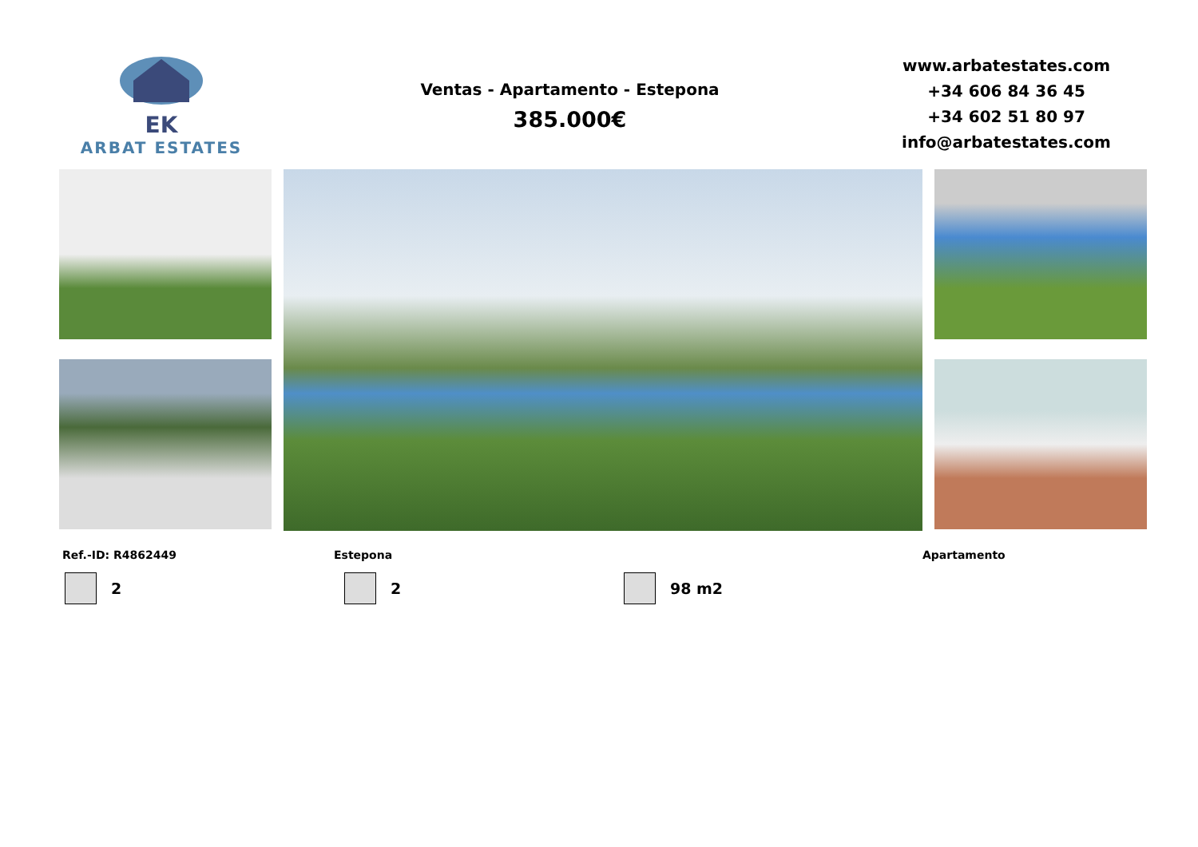EK
ARBAT ESTATES
Ventas - Apartamento - Estepona
385.000€
www.arbatestates.com
+34 606 84 36 45
+34 602 51 80 97
info@arbatestates.com
Ref.-ID: R4862449 Estepona Apartamento
2 2 98 m2